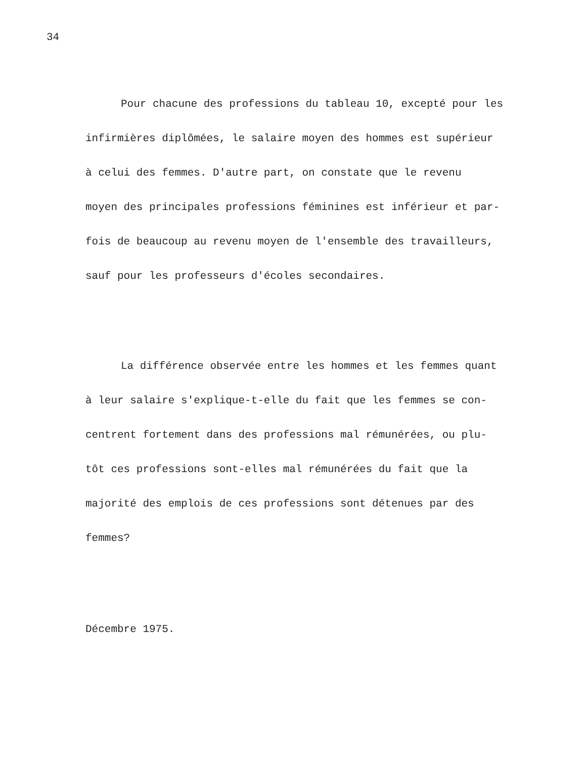34
Pour chacune des professions du tableau 10, excepté pour les
infirmières diplômées, le salaire moyen des hommes est supérieur
à celui des femmes. D'autre part, on constate que le revenu
moyen des principales professions féminines est inférieur et par-
fois de beaucoup au revenu moyen de l'ensemble des travailleurs,
sauf pour les professeurs d'écoles secondaires.
La différence observée entre les hommes et les femmes quant
à leur salaire s'explique-t-elle du fait que les femmes se con-
centrent fortement dans des professions mal rémunérées, ou plu-
tôt ces professions sont-elles mal rémunérées du fait que la
majorité des emplois de ces professions sont détenues par des
femmes?
Décembre 1975.